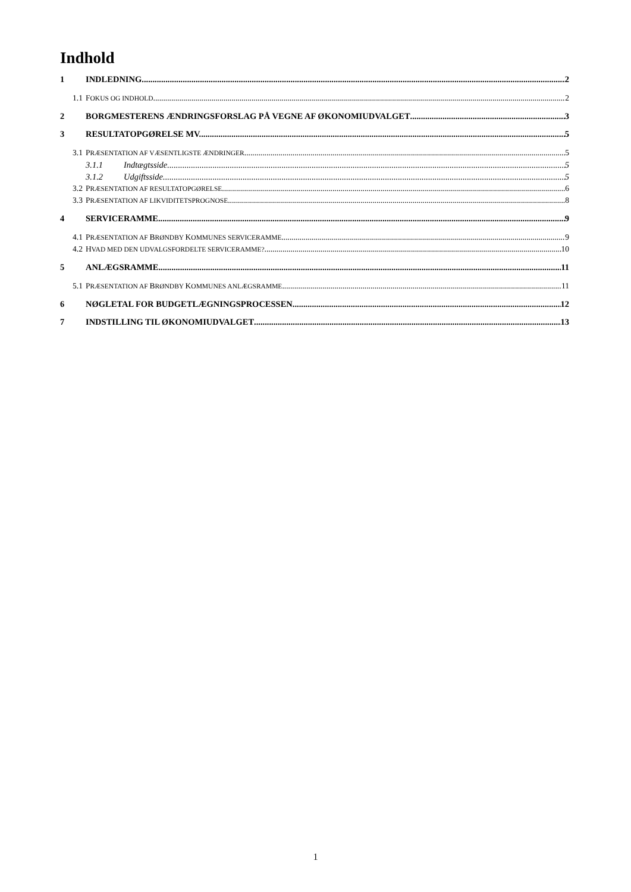Indhold
1 INDLEDNING 2
1.1 FOKUS OG INDHOLD 2
2 BORGMESTERENS ÆNDRINGSFORSLAG PÅ VEGNE AF ØKONOMIUDVALGET 3
3 RESULTATOPGØRELSE MV. 5
3.1 PRÆSENTATION AF VÆSENTLIGSTE ÆNDRINGER 5
3.1.1 Indtægtsside 5
3.1.2 Udgiftsside 5
3.2 PRÆSENTATION AF RESULTATOPGØRELSE 6
3.3 PRÆSENTATION AF LIKVIDITETSPROGNOSE 8
4 SERVICERAMME 9
4.1 PRÆSENTATION AF BRØNDBY KOMMUNES SERVICERAMME 9
4.2 HVAD MED DEN UDVALGSFORDELTE SERVICERAMME? 10
5 ANLÆGSRAMME 11
5.1 PRÆSENTATION AF BRØNDBY KOMMUNES ANLÆGSRAMME 11
6 NØGLETAL FOR BUDGETLÆGNINGSPROCESSEN 12
7 INDSTILLING TIL ØKONOMIUDVALGET 13
1